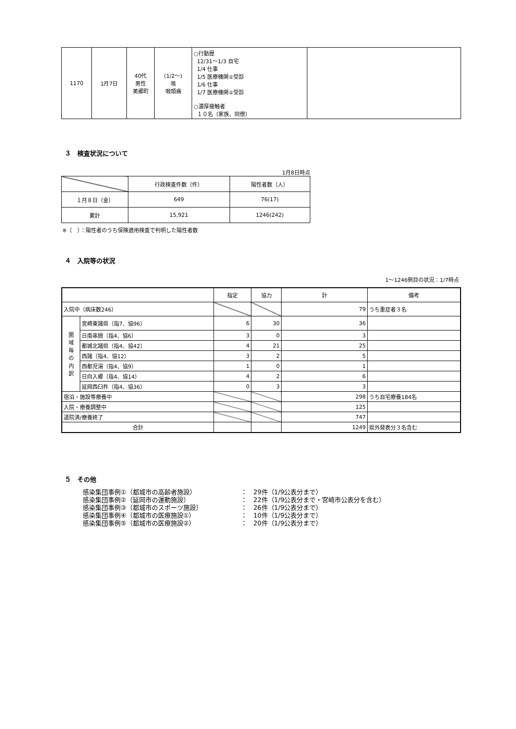| 1170 | 1月7日 | 40代 男性 美郷町 | (1/2～) 咳 咽頭痛 | ○行動歴 12/31～1/3 自宅 1/4 仕事 1/5 医療機関①受診 1/6 仕事 1/7 医療機関①受診 ○濃厚接触者 １０名（家族、同僚） | |
３　検査状況について
1月8日時点
| | 行政検査件数（件） | 陽性者数（人） |
| --- | --- | --- |
| １月８日（金） | 649 | 76(17) |
| 累計 | 15,921 | 1246(242) |
※（　）：陽性者のうち保険適用検査で判明した陽性者数
４　入院等の状況
1～1246例目の状況：1/7時点
| | | 指定 | 協力 | 計 | 備考 |
| 入院中（病床数246） | | | | 79 | うち重症者３名 |
| 圏 域 毎 の 内 訳 | 宮崎東諸県（指7、協96） | 6 | 30 | 36 | |
| | 日南串間（指4、協6） | 3 | 0 | 3 | |
| | 都城北諸県（指4、協42） | 4 | 21 | 25 | |
| | 西諸（指4、協12） | 3 | 2 | 5 | |
| | 西都児湯（指4、協9） | 1 | 0 | 1 | |
| | 日向入郷（指4、協14） | 4 | 2 | 6 | |
| | 延岡西臼杵（指4、協36） | 0 | 3 | 3 | |
| 宿泊・施設等療養中 | | | | 298 | うち自宅療養184名 |
| 入院・療養調整中 | | | | 125 | |
| 退院済/療養終了 | | | | 747 | |
| 合計 | | | | 1249 | 県外発表分３名含む |
５　その他
感染集団事例①（都城市の高齢者施設） ：　29件（1/9公表分まで）
感染集団事例②（延岡市の運動施設） ：　22件（1/9公表分まで・宮崎市公表分を含む）
感染集団事例③（都城市のスポーツ施設） ：　26件（1/9公表分まで）
感染集団事例④（都城市の医療施設①） ：　10件（1/9公表分まで）
感染集団事例⑤（都城市の医療施設②） ：　20件（1/9公表分まで）